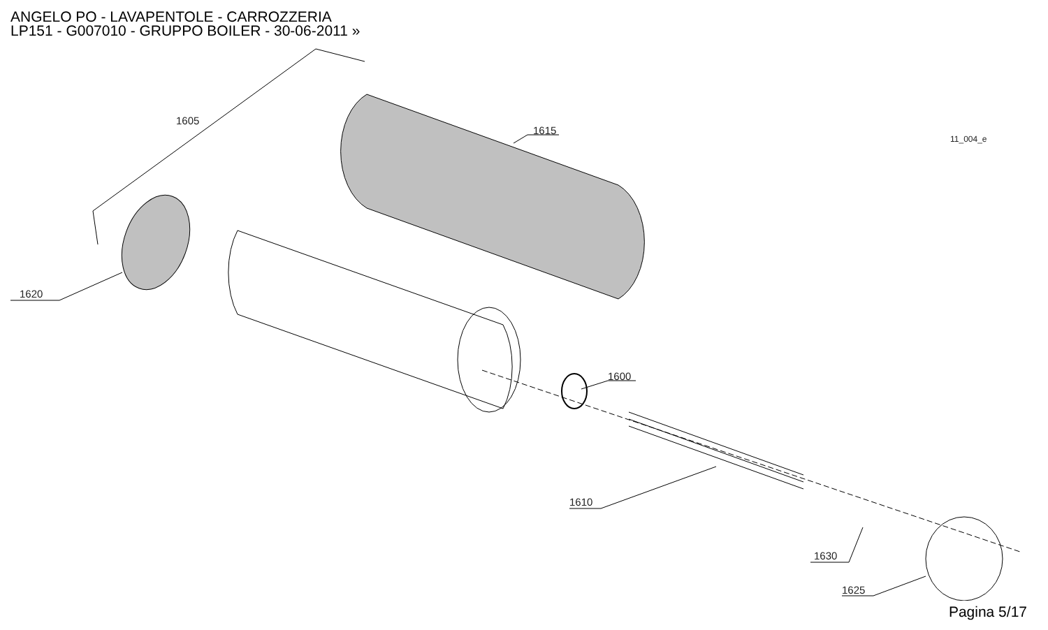ANGELO PO - LAVAPENTOLE - CARROZZERIA
LP151 - G007010 - GRUPPO BOILER - 30-06-2011 »
1605
1615
11_004_e
1620
1600
1610
1630
1625
Pagina 5/17